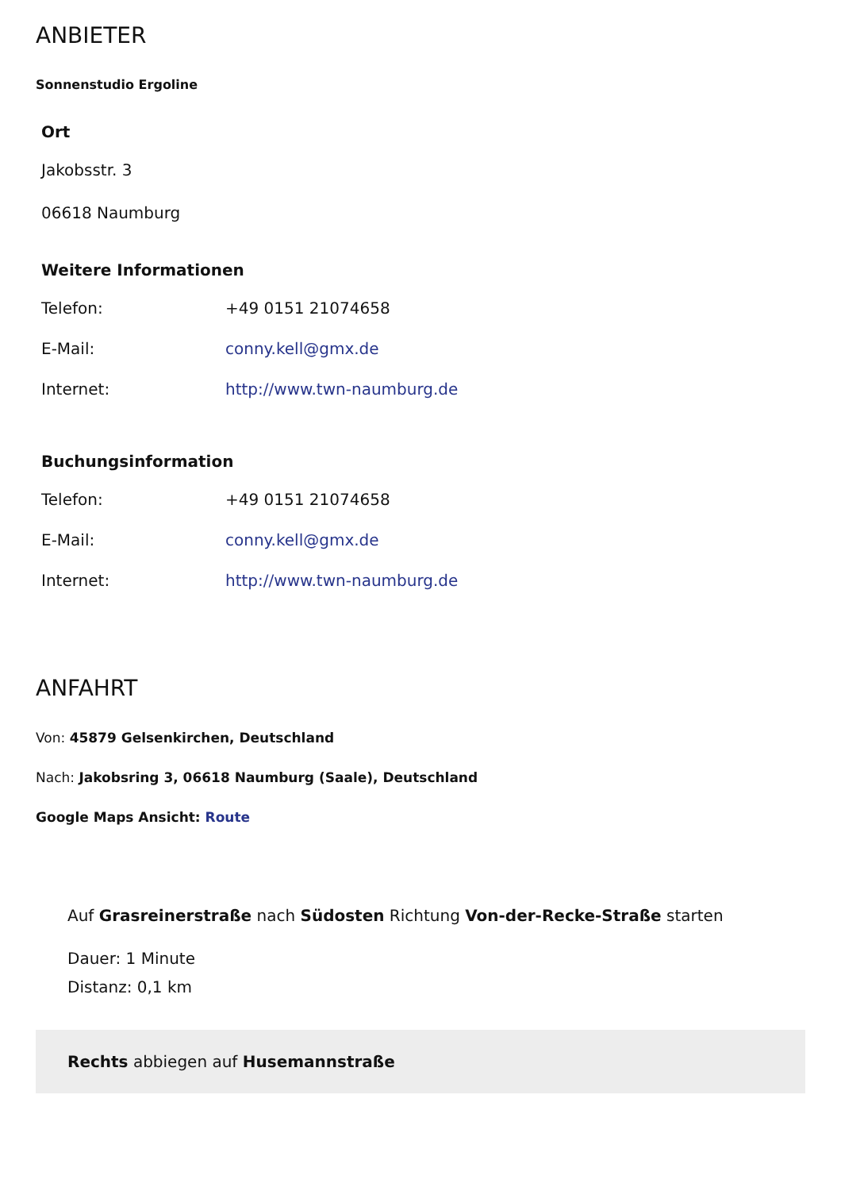ANBIETER
Sonnenstudio Ergoline
Ort
Jakobsstr. 3
06618 Naumburg
Weitere Informationen
| Telefon: | +49 0151 21074658 |
| E-Mail: | conny.kell@gmx.de |
| Internet: | http://www.twn-naumburg.de |
Buchungsinformation
| Telefon: | +49 0151 21074658 |
| E-Mail: | conny.kell@gmx.de |
| Internet: | http://www.twn-naumburg.de |
ANFAHRT
Von: 45879 Gelsenkirchen, Deutschland
Nach: Jakobsring 3, 06618 Naumburg (Saale), Deutschland
Google Maps Ansicht: Route
Auf Grasreinerstraße nach Südosten Richtung Von-der-Recke-Straße starten
Dauer: 1 Minute
Distanz: 0,1 km
Rechts abbiegen auf Husemannstraße